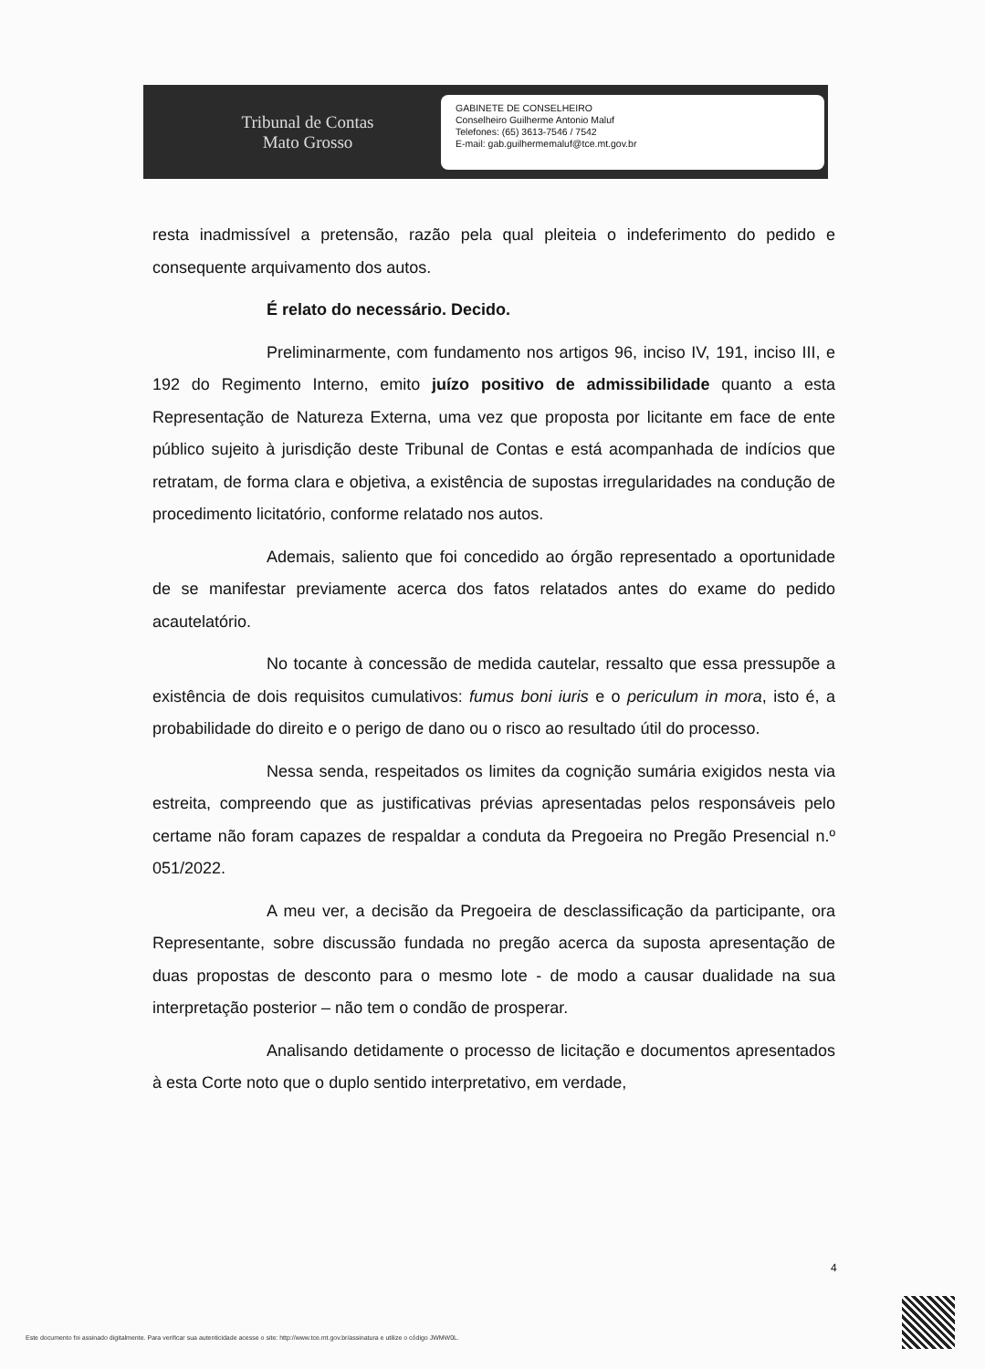Tribunal de Contas
Mato Grosso
GABINETE DE CONSELHEIRO
Conselheiro Guilherme Antonio Maluf
Telefones: (65) 3613-7546 / 7542
E-mail: gab.guilhermemaluf@tce.mt.gov.br
resta inadmissível a pretensão, razão pela qual pleiteia o indeferimento do pedido e consequente arquivamento dos autos.
É relato do necessário. Decido.
Preliminarmente, com fundamento nos artigos 96, inciso IV, 191, inciso III, e 192 do Regimento Interno, emito juízo positivo de admissibilidade quanto a esta Representação de Natureza Externa, uma vez que proposta por licitante em face de ente público sujeito à jurisdição deste Tribunal de Contas e está acompanhada de indícios que retratam, de forma clara e objetiva, a existência de supostas irregularidades na condução de procedimento licitatório, conforme relatado nos autos.
Ademais, saliento que foi concedido ao órgão representado a oportunidade de se manifestar previamente acerca dos fatos relatados antes do exame do pedido acautelatório.
No tocante à concessão de medida cautelar, ressalto que essa pressupõe a existência de dois requisitos cumulativos: fumus boni iuris e o periculum in mora, isto é, a probabilidade do direito e o perigo de dano ou o risco ao resultado útil do processo.
Nessa senda, respeitados os limites da cognição sumária exigidos nesta via estreita, compreendo que as justificativas prévias apresentadas pelos responsáveis pelo certame não foram capazes de respaldar a conduta da Pregoeira no Pregão Presencial n.º 051/2022.
A meu ver, a decisão da Pregoeira de desclassificação da participante, ora Representante, sobre discussão fundada no pregão acerca da suposta apresentação de duas propostas de desconto para o mesmo lote - de modo a causar dualidade na sua interpretação posterior – não tem o condão de prosperar.
Analisando detidamente o processo de licitação e documentos apresentados à esta Corte noto que o duplo sentido interpretativo, em verdade,
4
Este documento foi assinado digitalmente. Para verificar sua autenticidade acesse o site: http://www.tce.mt.gov.br/assinatura e utilize o código JWMW0L.